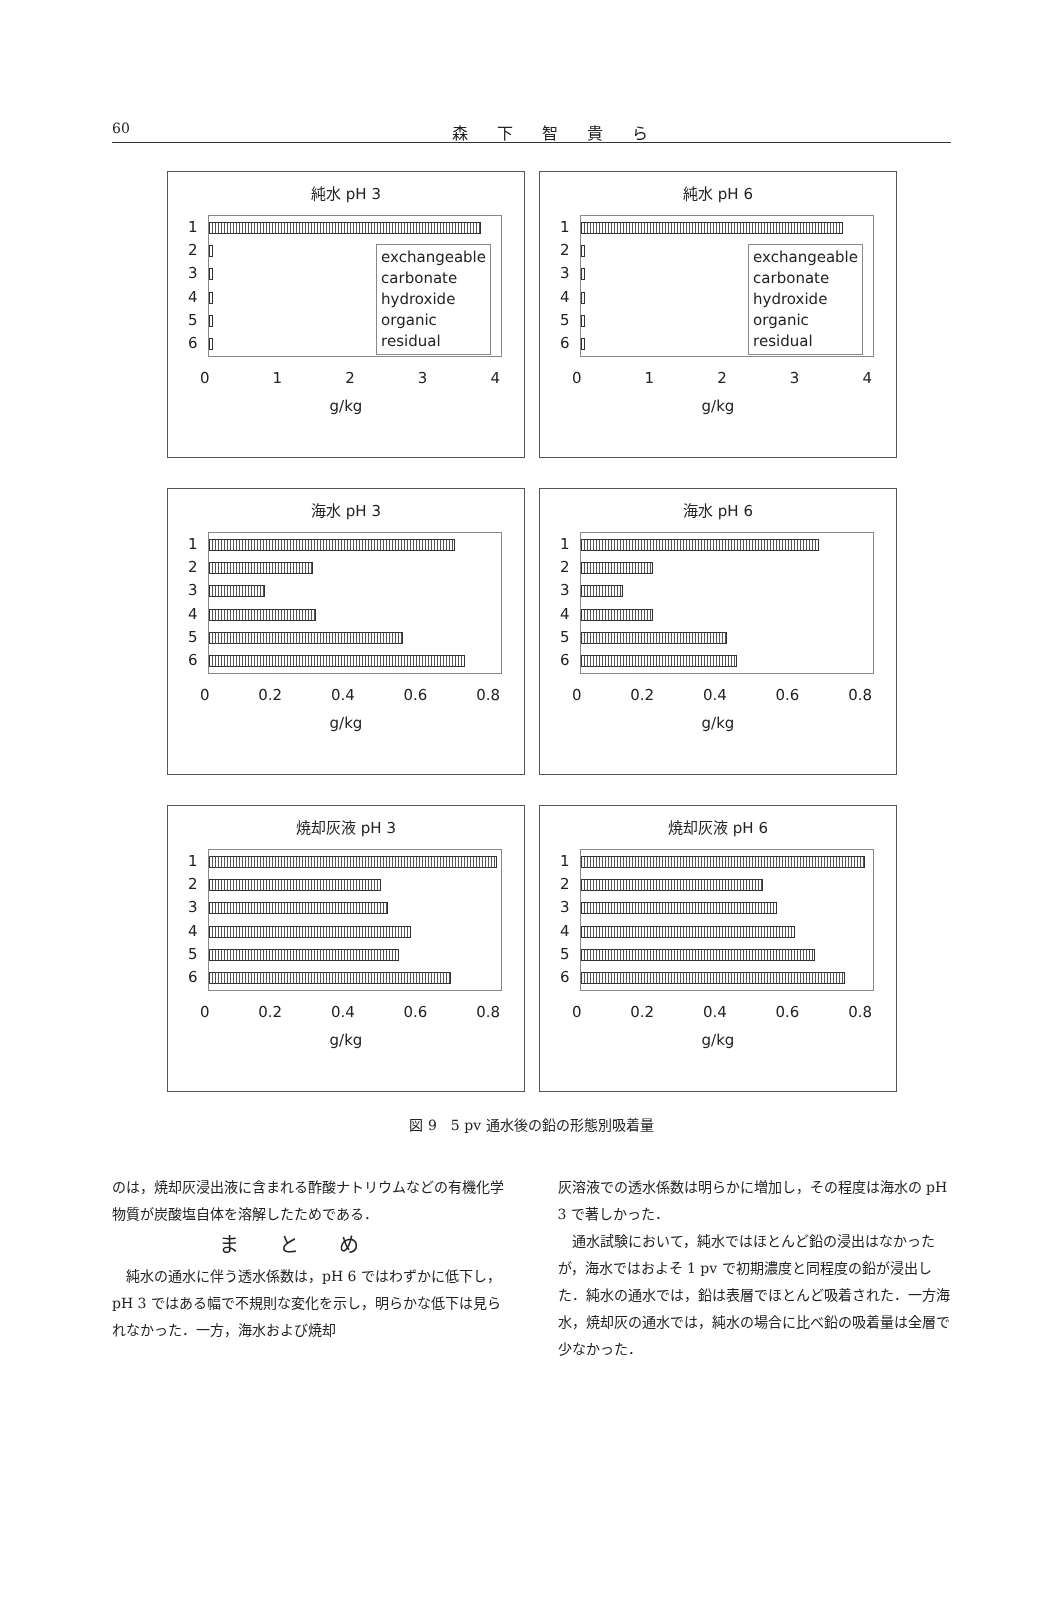60 森 下 智 貴 ら
純水 pH 3
123456
exchangeable
carbonate
hydroxide
organic
residual
01234
g/kg
純水 pH 6
123456
exchangeable
carbonate
hydroxide
organic
residual
01234
g/kg
海水 pH 3
123456
0 0.2 0.4 0.6 0.8
g/kg
海水 pH 6
123456
0 0.2 0.4 0.6 0.8
g/kg
焼却灰液 pH 3
123456
0 0.2 0.4 0.6 0.8
g/kg
焼却灰液 pH 6
123456
0 0.2 0.4 0.6 0.8
g/kg
図 9　5 pv 通水後の鉛の形態別吸着量
のは，焼却灰浸出液に含まれる酢酸ナトリウムなどの有機化学物質が炭酸塩自体を溶解したためである．
まとめ
純水の通水に伴う透水係数は，pH 6 ではわずかに低下し，pH 3 ではある幅で不規則な変化を示し，明らかな低下は見られなかった．一方，海水および焼却
灰溶液での透水係数は明らかに増加し，その程度は海水の pH 3 で著しかった．
通水試験において，純水ではほとんど鉛の浸出はなかったが，海水ではおよそ 1 pv で初期濃度と同程度の鉛が浸出した．純水の通水では，鉛は表層でほとんど吸着された．一方海水，焼却灰の通水では，純水の場合に比べ鉛の吸着量は全層で少なかった．